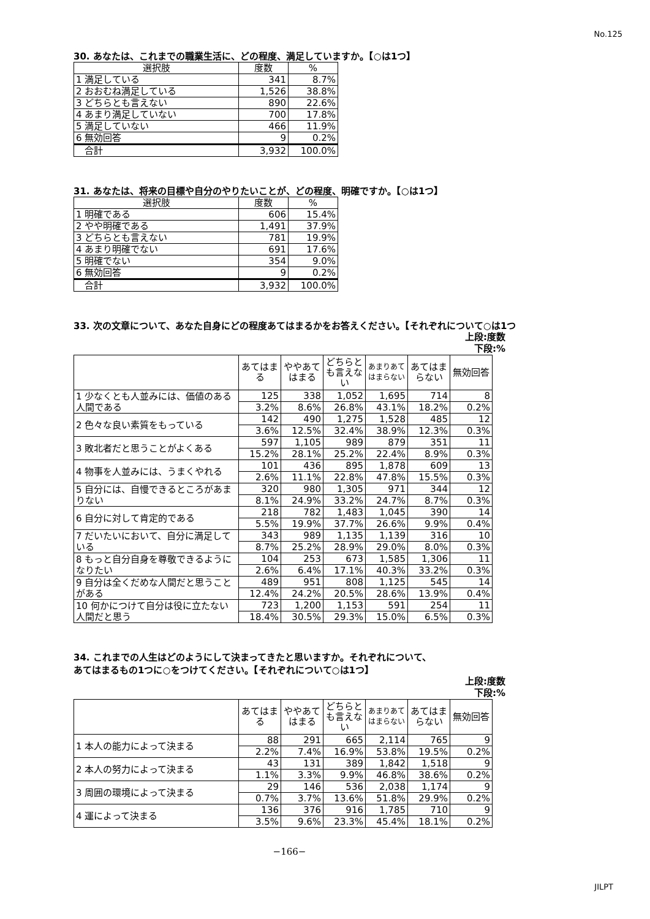No.125
30. あなたは、これまでの職業生活に、どの程度、満足していますか。【○は1つ】
| 選択肢 | 度数 | % |
| --- | --- | --- |
| 1 満足している | 341 | 8.7% |
| 2 おおむね満足している | 1,526 | 38.8% |
| 3 どちらとも言えない | 890 | 22.6% |
| 4 あまり満足していない | 700 | 17.8% |
| 5 満足していない | 466 | 11.9% |
| 6 無効回答 | 9 | 0.2% |
| 合計 | 3,932 | 100.0% |
31. あなたは、将来の目標や自分のやりたいことが、どの程度、明確ですか。【○は1つ】
| 選択肢 | 度数 | % |
| --- | --- | --- |
| 1 明確である | 606 | 15.4% |
| 2 やや明確である | 1,491 | 37.9% |
| 3 どちらとも言えない | 781 | 19.9% |
| 4 あまり明確でない | 691 | 17.6% |
| 5 明確でない | 354 | 9.0% |
| 6 無効回答 | 9 | 0.2% |
| 合計 | 3,932 | 100.0% |
33. 次の文章について、あなた自身にどの程度あてはまるかをお答えください。【それぞれについて○は1つ
上段:度数
下段:%
| | あてはまる | ややあてはまる | どちらとも言えない | あまりあてはまらない | あてはまらない | 無効回答 |
| --- | --- | --- | --- | --- | --- | --- |
| 1 少なくとも人並みには、価値のある人間である | 125 | 338 | 1,052 | 1,695 | 714 | 8 |
| | 3.2% | 8.6% | 26.8% | 43.1% | 18.2% | 0.2% |
| 2 色々な良い素質をもっている | 142 | 490 | 1,275 | 1,528 | 485 | 12 |
| | 3.6% | 12.5% | 32.4% | 38.9% | 12.3% | 0.3% |
| 3 敗北者だと思うことがよくある | 597 | 1,105 | 989 | 879 | 351 | 11 |
| | 15.2% | 28.1% | 25.2% | 22.4% | 8.9% | 0.3% |
| 4 物事を人並みには、うまくやれる | 101 | 436 | 895 | 1,878 | 609 | 13 |
| | 2.6% | 11.1% | 22.8% | 47.8% | 15.5% | 0.3% |
| 5 自分には、自慢できるところがあまりない | 320 | 980 | 1,305 | 971 | 344 | 12 |
| | 8.1% | 24.9% | 33.2% | 24.7% | 8.7% | 0.3% |
| 6 自分に対して肯定的である | 218 | 782 | 1,483 | 1,045 | 390 | 14 |
| | 5.5% | 19.9% | 37.7% | 26.6% | 9.9% | 0.4% |
| 7 だいたいにおいて、自分に満足している | 343 | 989 | 1,135 | 1,139 | 316 | 10 |
| | 8.7% | 25.2% | 28.9% | 29.0% | 8.0% | 0.3% |
| 8 もっと自分自身を尊敬できるようになりたい | 104 | 253 | 673 | 1,585 | 1,306 | 11 |
| | 2.6% | 6.4% | 17.1% | 40.3% | 33.2% | 0.3% |
| 9 自分は全くだめな人間だと思うことがある | 489 | 951 | 808 | 1,125 | 545 | 14 |
| | 12.4% | 24.2% | 20.5% | 28.6% | 13.9% | 0.4% |
| 10 何かにつけて自分は役に立たない人間だと思う | 723 | 1,200 | 1,153 | 591 | 254 | 11 |
| | 18.4% | 30.5% | 29.3% | 15.0% | 6.5% | 0.3% |
34. これまでの人生はどのようにして決まってきたと思いますか。それぞれについて、
あてはまるもの1つに○をつけてください。【それぞれについて○は1つ】
上段:度数
下段:%
| | あてはまる | ややあてはまる | どちらとも言えない | あまりあてはまらない | あてはまらない | 無効回答 |
| --- | --- | --- | --- | --- | --- | --- |
| 1 本人の能力によって決まる | 88 | 291 | 665 | 2,114 | 765 | 9 |
| | 2.2% | 7.4% | 16.9% | 53.8% | 19.5% | 0.2% |
| 2 本人の努力によって決まる | 43 | 131 | 389 | 1,842 | 1,518 | 9 |
| | 1.1% | 3.3% | 9.9% | 46.8% | 38.6% | 0.2% |
| 3 周囲の環境によって決まる | 29 | 146 | 536 | 2,038 | 1,174 | 9 |
| | 0.7% | 3.7% | 13.6% | 51.8% | 29.9% | 0.2% |
| 4 運によって決まる | 136 | 376 | 916 | 1,785 | 710 | 9 |
| | 3.5% | 9.6% | 23.3% | 45.4% | 18.1% | 0.2% |
−166−
JILPT